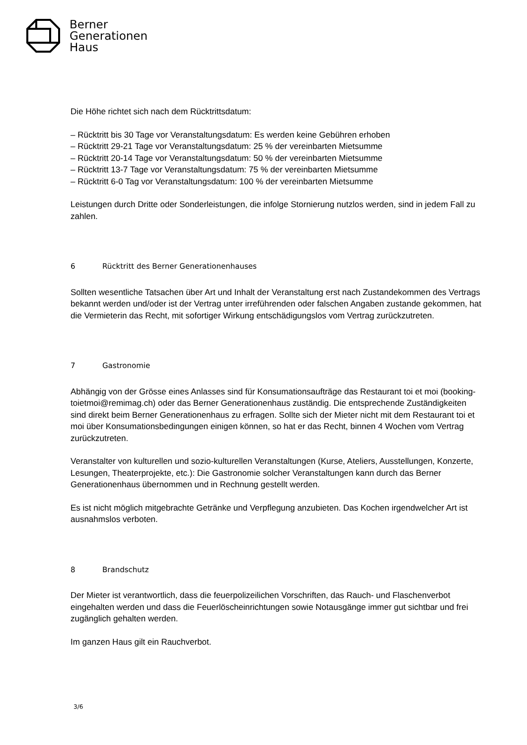Berner
Generationen
Haus
Die Höhe richtet sich nach dem Rücktrittsdatum:
– Rücktritt bis 30 Tage vor Veranstaltungsdatum: Es werden keine Gebühren erhoben
– Rücktritt 29-21 Tage vor Veranstaltungsdatum: 25 % der vereinbarten Mietsumme
– Rücktritt 20-14 Tage vor Veranstaltungsdatum: 50 % der vereinbarten Mietsumme
– Rücktritt 13-7 Tage vor Veranstaltungsdatum: 75 % der vereinbarten Mietsumme
– Rücktritt 6-0 Tag vor Veranstaltungsdatum: 100 % der vereinbarten Mietsumme
Leistungen durch Dritte oder Sonderleistungen, die infolge Stornierung nutzlos werden, sind in jedem Fall zu zahlen.
6 Rücktritt des Berner Generationenhauses
Sollten wesentliche Tatsachen über Art und Inhalt der Veranstaltung erst nach Zustandekommen des Vertrags bekannt werden und/oder ist der Vertrag unter irreführenden oder falschen Angaben zustande gekommen, hat die Vermieterin das Recht, mit sofortiger Wirkung entschädigungslos vom Vertrag zurückzutreten.
7 Gastronomie
Abhängig von der Grösse eines Anlasses sind für Konsumationsaufträge das Restaurant toi et moi (booking-toietmoi@remimag.ch) oder das Berner Generationenhaus zuständig. Die entsprechende Zuständigkeiten sind direkt beim Berner Generationenhaus zu erfragen. Sollte sich der Mieter nicht mit dem Restaurant toi et moi über Konsumationsbedingungen einigen können, so hat er das Recht, binnen 4 Wochen vom Vertrag zurückzutreten.
Veranstalter von kulturellen und sozio-kulturellen Veranstaltungen (Kurse, Ateliers, Ausstellungen, Konzerte, Lesungen, Theaterprojekte, etc.): Die Gastronomie solcher Veranstaltungen kann durch das Berner Generationenhaus übernommen und in Rechnung gestellt werden.
Es ist nicht möglich mitgebrachte Getränke und Verpflegung anzubieten. Das Kochen irgendwelcher Art ist ausnahmslos verboten.
8 Brandschutz
Der Mieter ist verantwortlich, dass die feuerpolizeilichen Vorschriften, das Rauch- und Flaschenverbot eingehalten werden und dass die Feuerlöscheinrichtungen sowie Notausgänge immer gut sichtbar und frei zugänglich gehalten werden.
Im ganzen Haus gilt ein Rauchverbot.
3/6